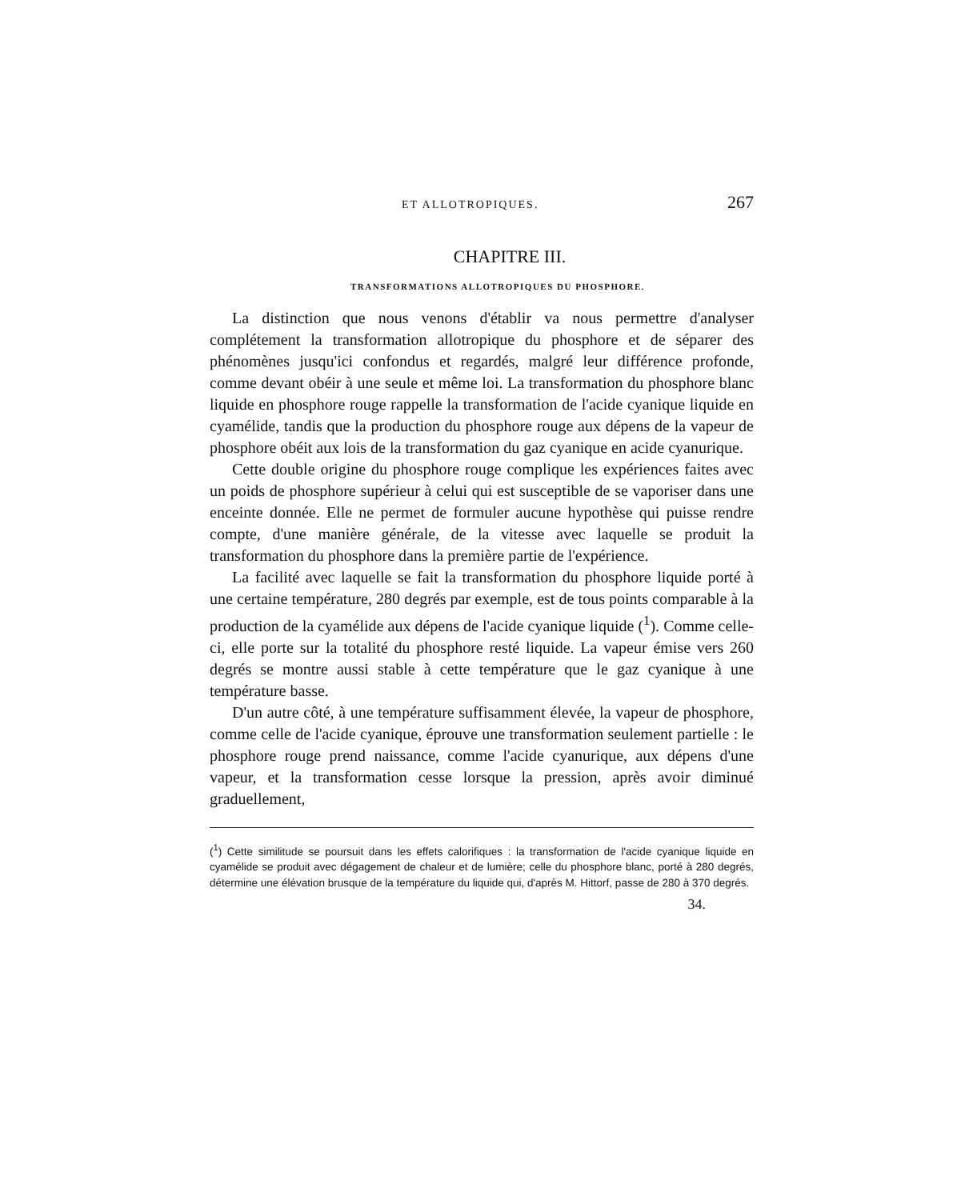ET ALLOTROPIQUES. 267
CHAPITRE III.
TRANSFORMATIONS ALLOTROPIQUES DU PHOSPHORE.
La distinction que nous venons d'établir va nous permettre d'analyser complétement la transformation allotropique du phosphore et de séparer des phénomènes jusqu'ici confondus et regardés, malgré leur différence profonde, comme devant obéir à une seule et même loi. La transformation du phosphore blanc liquide en phosphore rouge rappelle la transformation de l'acide cyanique liquide en cyamélide, tandis que la production du phosphore rouge aux dépens de la vapeur de phosphore obéit aux lois de la transformation du gaz cyanique en acide cyanurique.
Cette double origine du phosphore rouge complique les expériences faites avec un poids de phosphore supérieur à celui qui est susceptible de se vaporiser dans une enceinte donnée. Elle ne permet de formuler aucune hypothèse qui puisse rendre compte, d'une manière générale, de la vitesse avec laquelle se produit la transformation du phosphore dans la première partie de l'expérience.
La facilité avec laquelle se fait la transformation du phosphore liquide porté à une certaine température, 280 degrés par exemple, est de tous points comparable à la production de la cyamélide aux dépens de l'acide cyanique liquide (<sup>1</sup>). Comme celle-ci, elle porte sur la totalité du phosphore resté liquide. La vapeur émise vers 260 degrés se montre aussi stable à cette température que le gaz cyanique à une température basse.
D'un autre côté, à une température suffisamment élevée, la vapeur de phosphore, comme celle de l'acide cyanique, éprouve une transformation seulement partielle : le phosphore rouge prend naissance, comme l'acide cyanurique, aux dépens d'une vapeur, et la transformation cesse lorsque la pression, après avoir diminué graduellement,
(<sup>1</sup>) Cette similitude se poursuit dans les effets calorifiques : la transformation de l'acide cyanique liquide en cyamélide se produit avec dégagement de chaleur et de lumière; celle du phosphore blanc, porté à 280 degrés, détermine une élévation brusque de la température du liquide qui, d'après M. Hittorf, passe de 280 à 370 degrés.
34.